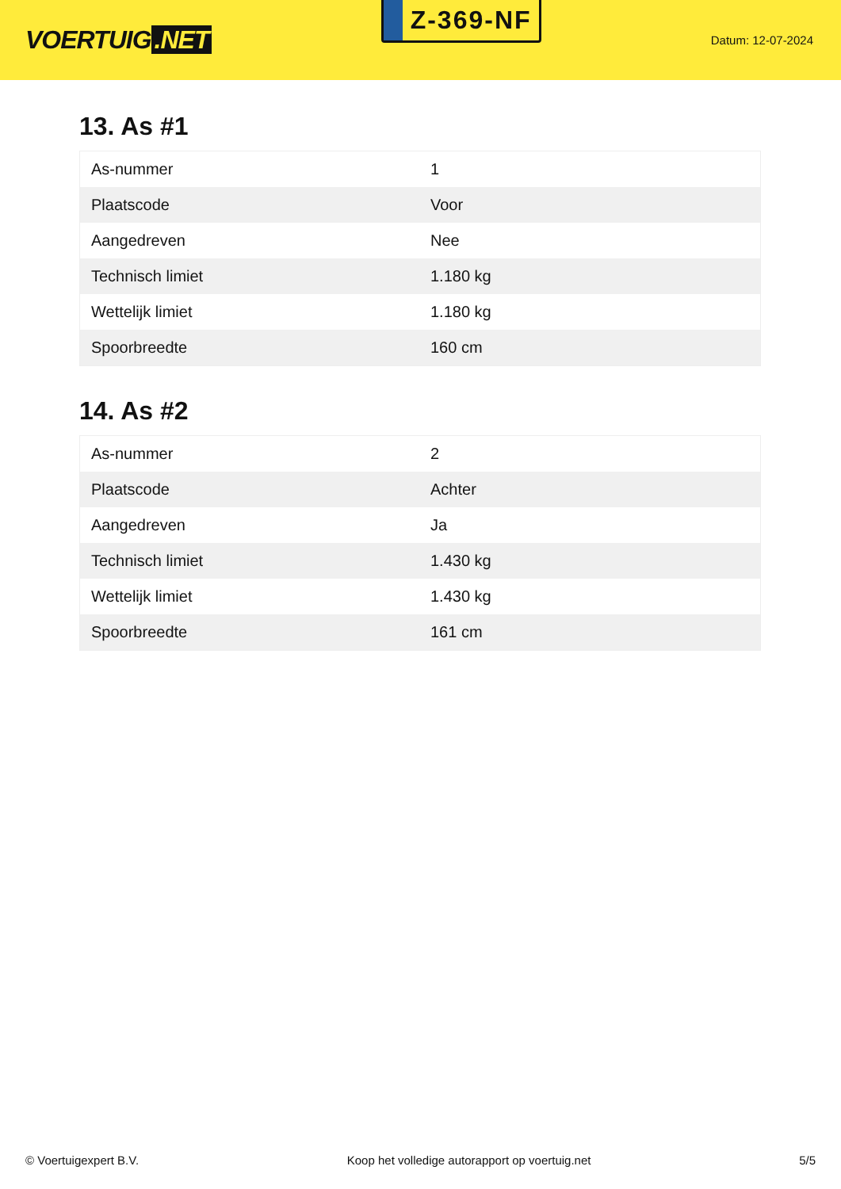VOERTUIG.NET
Z-369-NF
Datum: 12-07-2024
13. As #1
| As-nummer | 1 |
| Plaatscode | Voor |
| Aangedreven | Nee |
| Technisch limiet | 1.180 kg |
| Wettelijk limiet | 1.180 kg |
| Spoorbreedte | 160 cm |
14. As #2
| As-nummer | 2 |
| Plaatscode | Achter |
| Aangedreven | Ja |
| Technisch limiet | 1.430 kg |
| Wettelijk limiet | 1.430 kg |
| Spoorbreedte | 161 cm |
© Voertuigexpert B.V. Koop het volledige autorapport op voertuig.net 5/5